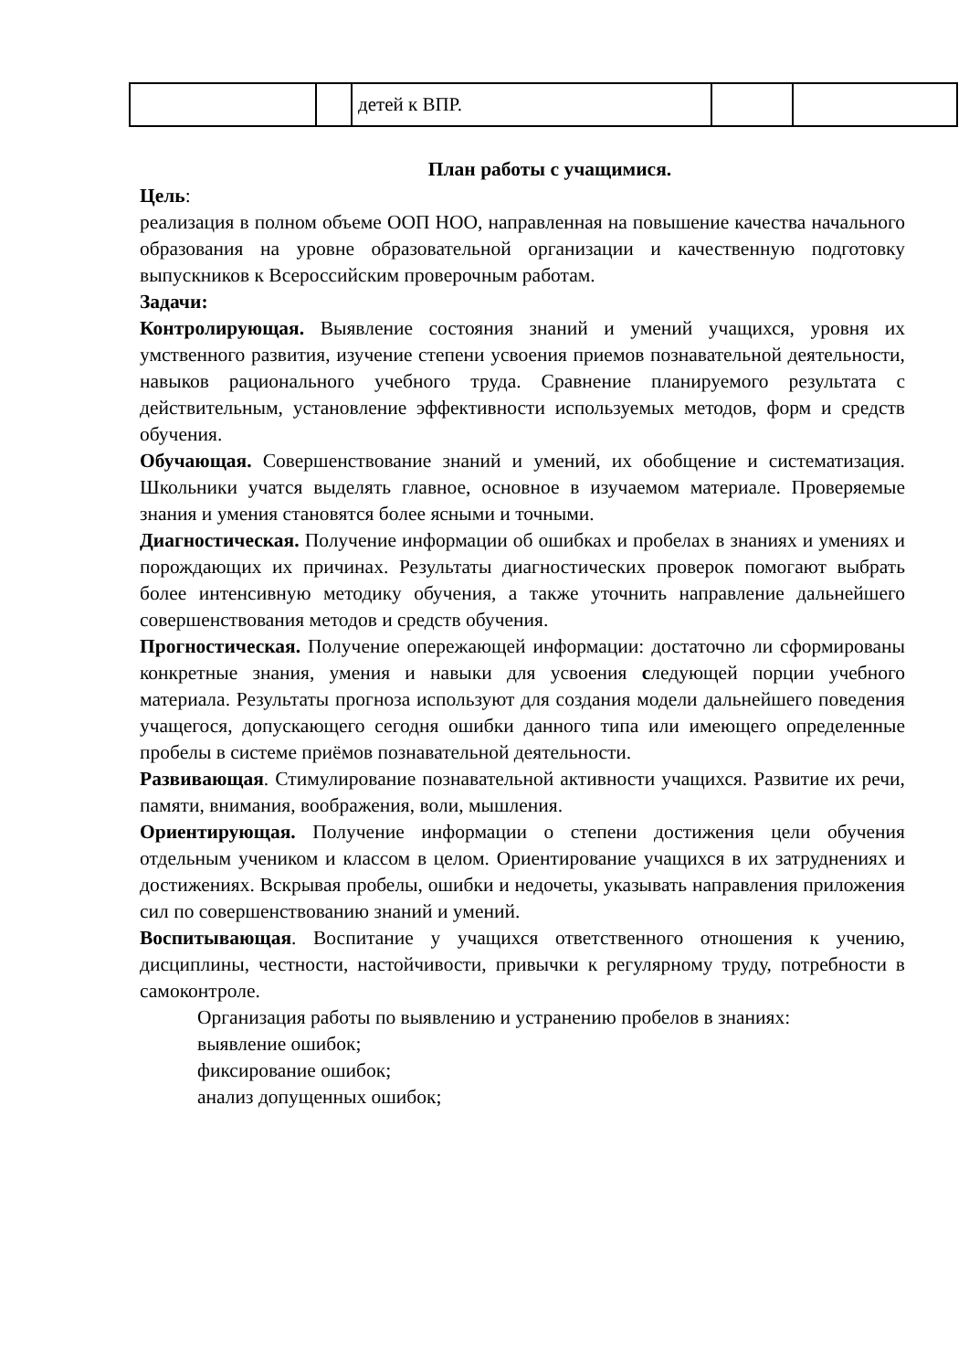| | | детей к ВПР. | | |
План работы с учащимися.
Цель:
реализация в полном объеме ООП НОО, направленная на повышение качества начального образования на уровне образовательной организации и качественную подготовку выпускников к Всероссийским проверочным работам.
Задачи:
Контролирующая. Выявление состояния знаний и умений учащихся, уровня их умственного развития, изучение степени усвоения приемов познавательной деятельности, навыков рационального учебного труда. Сравнение планируемого результата с действительным, установление эффективности используемых методов, форм и средств обучения.
Обучающая. Совершенствование знаний и умений, их обобщение и систематизация. Школьники учатся выделять главное, основное в изучаемом материале. Проверяемые знания и умения становятся более ясными и точными.
Диагностическая. Получение информации об ошибках и пробелах в знаниях и умениях и порождающих их причинах. Результаты диагностических проверок помогают выбрать более интенсивную методику обучения, а также уточнить направление дальнейшего совершенствования методов и средств обучения.
Прогностическая. Получение опережающей информации: достаточно ли сформированы конкретные знания, умения и навыки для усвоения следующей порции учебного материала. Результаты прогноза используют для создания модели дальнейшего поведения учащегося, допускающего сегодня ошибки данного типа или имеющего определенные пробелы в системе приёмов познавательной деятельности.
Развивающая. Стимулирование познавательной активности учащихся. Развитие их речи, памяти, внимания, воображения, воли, мышления.
Ориентирующая. Получение информации о степени достижения цели обучения отдельным учеником и классом в целом. Ориентирование учащихся в их затруднениях и достижениях. Вскрывая пробелы, ошибки и недочеты, указывать направления приложения сил по совершенствованию знаний и умений.
Воспитывающая. Воспитание у учащихся ответственного отношения к учению, дисциплины, честности, настойчивости, привычки к регулярному труду, потребности в самоконтроле.
Организация работы по выявлению и устранению пробелов в знаниях:
выявление ошибок;
фиксирование ошибок;
анализ допущенных ошибок;